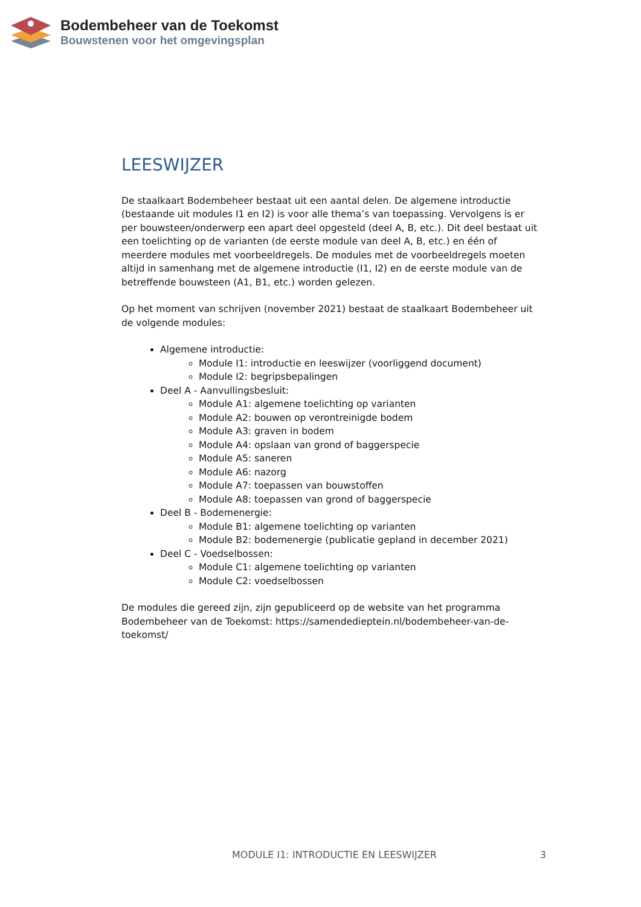Bodembeheer van de Toekomst
Bouwstenen voor het omgevingsplan
LEESWIJZER
De staalkaart Bodembeheer bestaat uit een aantal delen. De algemene introductie (bestaande uit modules I1 en I2) is voor alle thema’s van toepassing. Vervolgens is er per bouwsteen/onderwerp een apart deel opgesteld (deel A, B, etc.). Dit deel bestaat uit een toelichting op de varianten (de eerste module van deel A, B, etc.) en één of meerdere modules met voorbeeldregels. De modules met de voorbeeldregels moeten altijd in samenhang met de algemene introductie (I1, I2) en de eerste module van de betreffende bouwsteen (A1, B1, etc.) worden gelezen.
Op het moment van schrijven (november 2021) bestaat de staalkaart Bodembeheer uit de volgende modules:
Algemene introductie:
Module I1: introductie en leeswijzer (voorliggend document)
Module I2: begripsbepalingen
Deel A - Aanvullingsbesluit:
Module A1: algemene toelichting op varianten
Module A2: bouwen op verontreinigde bodem
Module A3: graven in bodem
Module A4: opslaan van grond of baggerspecie
Module A5: saneren
Module A6: nazorg
Module A7: toepassen van bouwstoffen
Module A8: toepassen van grond of baggerspecie
Deel B - Bodemenergie:
Module B1: algemene toelichting op varianten
Module B2: bodemenergie (publicatie gepland in december 2021)
Deel C - Voedselbossen:
Module C1: algemene toelichting op varianten
Module C2: voedselbossen
De modules die gereed zijn, zijn gepubliceerd op de website van het programma Bodembeheer van de Toekomst: https://samendedieptein.nl/bodembeheer-van-de-toekomst/
MODULE I1: INTRODUCTIE EN LEESWIJZER 3